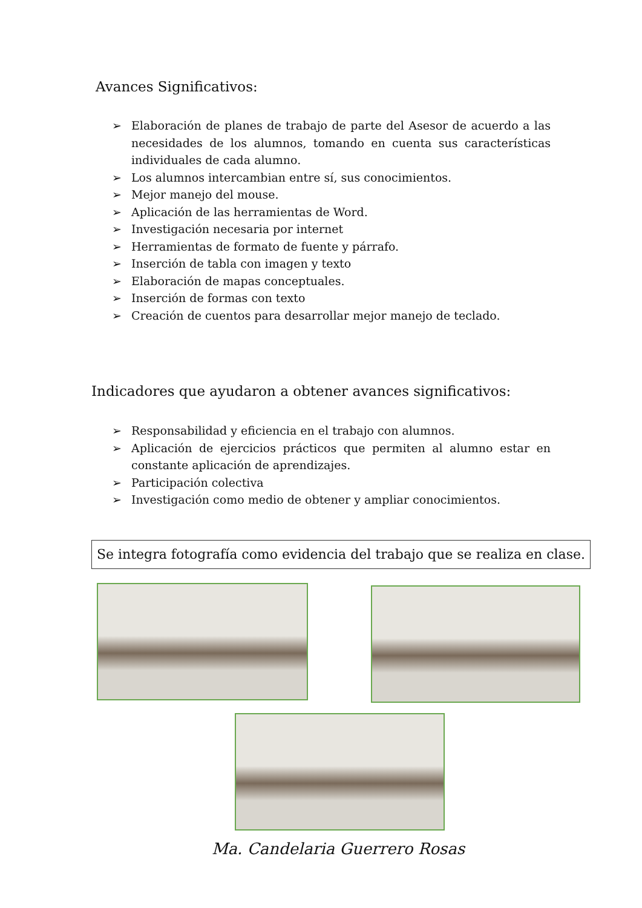Avances Significativos:
➢ Elaboración de planes de trabajo de parte del Asesor de acuerdo a las necesidades de los alumnos, tomando en cuenta sus características individuales de cada alumno.
➢ Los alumnos intercambian entre sí, sus conocimientos.
➢ Mejor manejo del mouse.
➢ Aplicación de las herramientas de Word.
➢ Investigación necesaria por internet
➢ Herramientas de formato de fuente y párrafo.
➢ Inserción de tabla con imagen y texto
➢ Elaboración de mapas conceptuales.
➢ Inserción de formas con texto
➢ Creación de cuentos para desarrollar mejor manejo de teclado.
Indicadores que ayudaron a obtener avances significativos:
➢ Responsabilidad y eficiencia en el trabajo con alumnos.
➢ Aplicación de ejercicios prácticos que permiten al alumno estar en constante aplicación de aprendizajes.
➢ Participación colectiva
➢ Investigación como medio de obtener y ampliar conocimientos.
Se integra fotografía como evidencia del trabajo que se realiza en clase.
Ma. Candelaria Guerrero Rosas